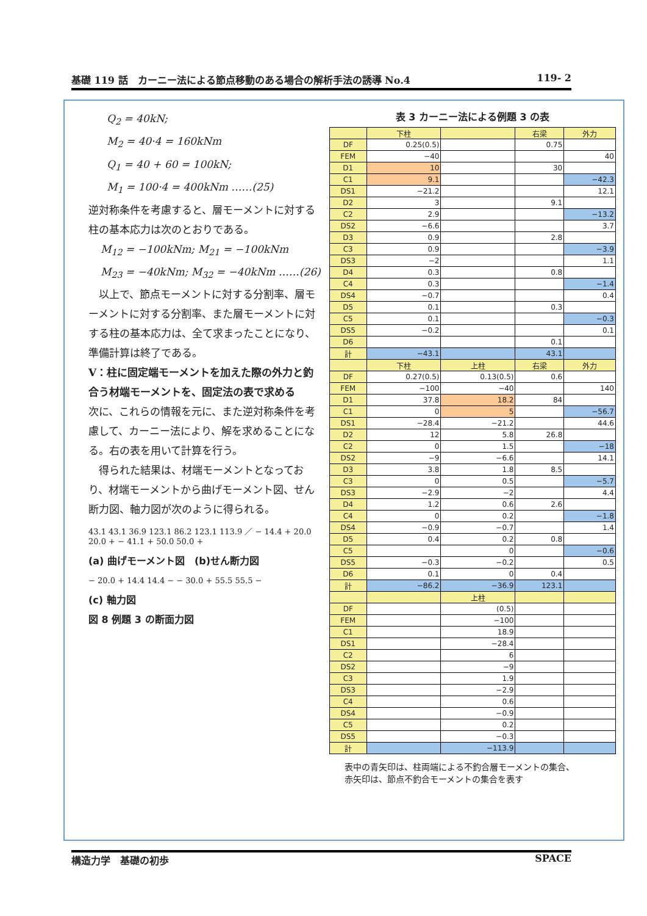基礎 119 話　カーニー法による節点移動のある場合の解析手法の誘導 No.4 119- 2
Q<sub>2</sub> = 40kN;
M<sub>2</sub> = 40·4 = 160kNm
Q<sub>1</sub> = 40 + 60 = 100kN;
M<sub>1</sub> = 100·4 = 400kNm ……(25)
逆対称条件を考慮すると、層モーメントに対する柱の基本応力は次のとおりである。
M<sub>12</sub> = −100kNm; M<sub>21</sub> = −100kNm
M<sub>23</sub> = −40kNm; M<sub>32</sub> = −40kNm ……(26)
　以上で、節点モーメントに対する分割率、層モーメントに対する分割率、また層モーメントに対する柱の基本応力は、全て求まったことになり、準備計算は終了である。
V：柱に固定端モーメントを加えた際の外力と釣合う材端モーメントを、固定法の表で求める
次に、これらの情報を元に、また逆対称条件を考慮して、カーニー法により、解を求めることになる。右の表を用いて計算を行う。
　得られた結果は、材端モーメントとなっており、材端モーメントから曲げモーメント図、せん断力図、軸力図が次のように得られる。
43.1 43.1 36.9 123.1 86.2 123.1 113.9 ／ − 14.4 + 20.0 20.0 + − 41.1 + 50.0 50.0 +
(a) 曲げモーメント図　(b)せん断力図
− 20.0 + 14.4 14.4 − − 30.0 + 55.5 55.5 −
(c) 軸力図
図 8 例題 3 の断面力図
表 3 カーニー法による例題 3 の表
| | 下柱 | | 右梁 | 外力 |
| --- | --- | --- | --- | --- |
| DF | 0.25(0.5) | | 0.75 | |
| FEM | −40 | | | 40 |
| D1 | 10 | | 30 | |
| C1 | 9.1 | | | −42.3 |
| DS1 | −21.2 | | | 12.1 |
| D2 | 3 | | 9.1 | |
| C2 | 2.9 | | | −13.2 |
| DS2 | −6.6 | | | 3.7 |
| D3 | 0.9 | | 2.8 | |
| C3 | 0.9 | | | −3.9 |
| DS3 | −2 | | | 1.1 |
| D4 | 0.3 | | 0.8 | |
| C4 | 0.3 | | | −1.4 |
| DS4 | −0.7 | | | 0.4 |
| D5 | 0.1 | | 0.3 | |
| C5 | 0.1 | | | −0.3 |
| DS5 | −0.2 | | | 0.1 |
| D6 | | | 0.1 | |
| 計 | −43.1 | | 43.1 | |
| | 下柱 | 上柱 | 右梁 | 外力 |
| DF | 0.27(0.5) | 0.13(0.5) | 0.6 | |
| FEM | −100 | −40 | | 140 |
| D1 | 37.8 | 18.2 | 84 | |
| C1 | 0 | 5 | | −56.7 |
| DS1 | −28.4 | −21.2 | | 44.6 |
| D2 | 12 | 5.8 | 26.8 | |
| C2 | 0 | 1.5 | | −18 |
| DS2 | −9 | −6.6 | | 14.1 |
| D3 | 3.8 | 1.8 | 8.5 | |
| C3 | 0 | 0.5 | | −5.7 |
| DS3 | −2.9 | −2 | | 4.4 |
| D4 | 1.2 | 0.6 | 2.6 | |
| C4 | 0 | 0.2 | | −1.8 |
| DS4 | −0.9 | −0.7 | | 1.4 |
| D5 | 0.4 | 0.2 | 0.8 | |
| C5 | | 0 | | −0.6 |
| DS5 | −0.3 | −0.2 | | 0.5 |
| D6 | 0.1 | 0 | 0.4 | |
| 計 | −86.2 | −36.9 | 123.1 | |
| | | 上柱 | | |
| DF | | (0.5) | | |
| FEM | | −100 | | |
| C1 | | 18.9 | | |
| DS1 | | −28.4 | | |
| C2 | | 6 | | |
| DS2 | | −9 | | |
| C3 | | 1.9 | | |
| DS3 | | −2.9 | | |
| C4 | | 0.6 | | |
| DS4 | | −0.9 | | |
| C5 | | 0.2 | | |
| DS5 | | −0.3 | | |
| 計 | | −113.9 | | |
表中の青矢印は、柱両端による不釣合層モーメントの集合、
赤矢印は、節点不釣合モーメントの集合を表す
構造力学　基礎の初歩 SPACE